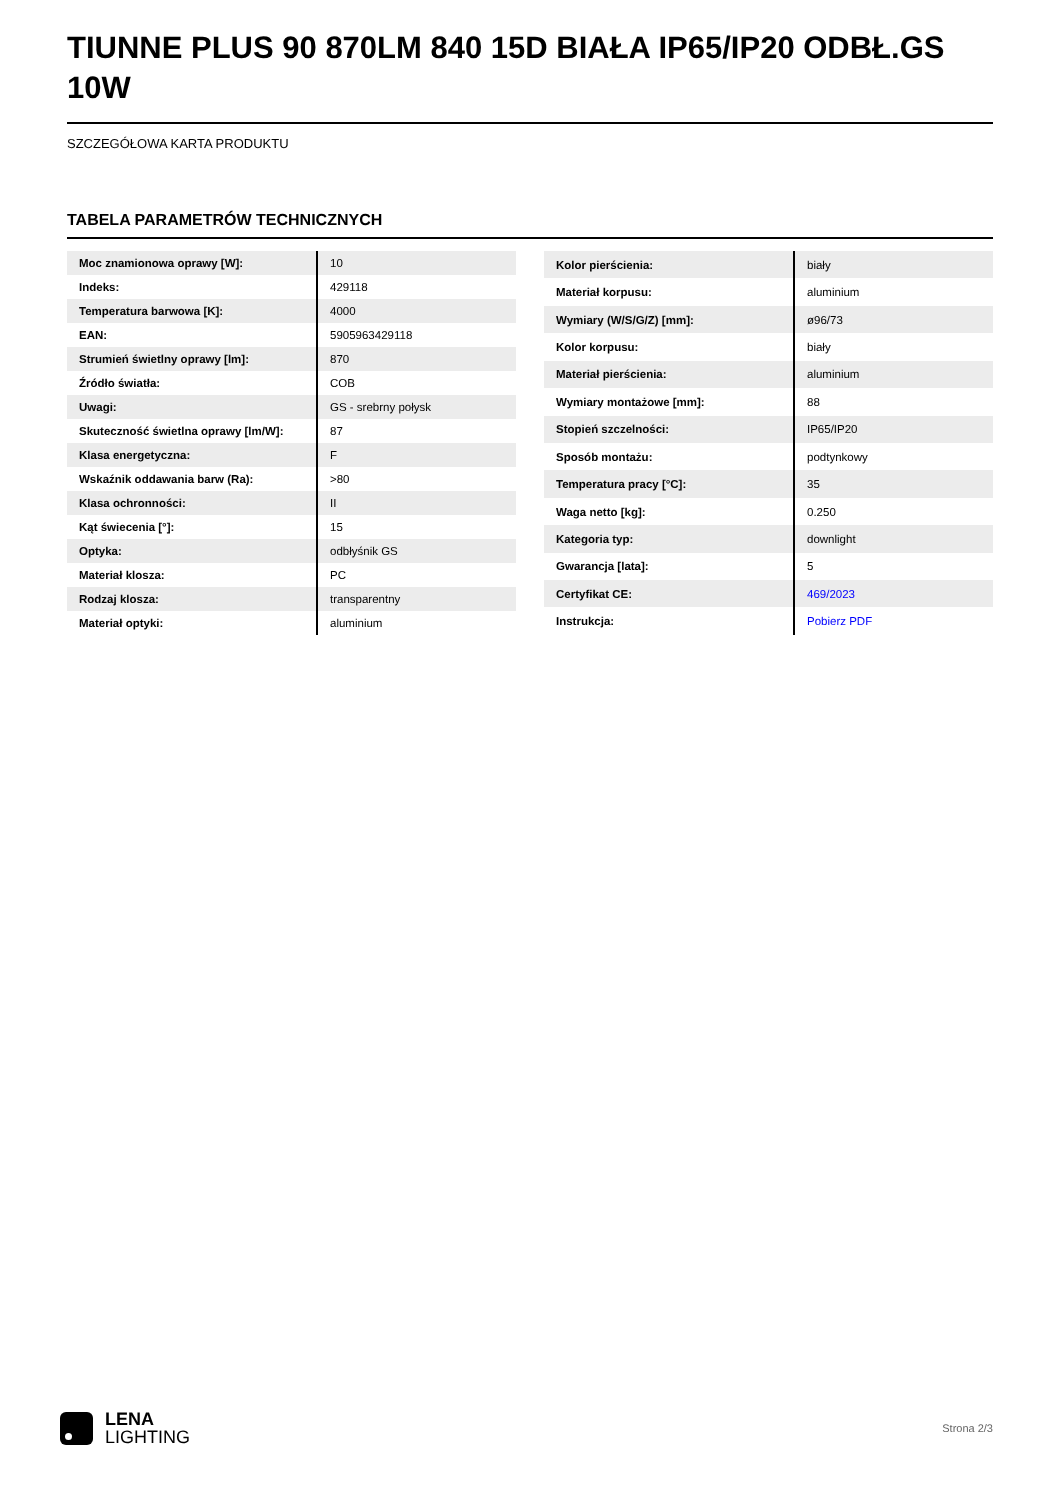TIUNNE PLUS 90 870LM 840 15D BIAŁA IP65/IP20 ODBŁ.GS 10W
SZCZEGÓŁOWA KARTA PRODUKTU
TABELA PARAMETRÓW TECHNICZNYCH
| Moc znamionowa oprawy [W]: | 10 |
| Indeks: | 429118 |
| Temperatura barwowa [K]: | 4000 |
| EAN: | 5905963429118 |
| Strumień świetlny oprawy [lm]: | 870 |
| Źródło światła: | COB |
| Uwagi: | GS - srebrny połysk |
| Skuteczność świetlna oprawy [lm/W]: | 87 |
| Klasa energetyczna: | F |
| Wskaźnik oddawania barw (Ra): | >80 |
| Klasa ochronności: | II |
| Kąt świecenia [°]: | 15 |
| Optyka: | odbłyśnik GS |
| Materiał klosza: | PC |
| Rodzaj klosza: | transparentny |
| Materiał optyki: | aluminium |
| Kolor pierścienia: | biały |
| Materiał korpusu: | aluminium |
| Wymiary (W/S/G/Z) [mm]: | ø96/73 |
| Kolor korpusu: | biały |
| Materiał pierścienia: | aluminium |
| Wymiary montażowe [mm]: | 88 |
| Stopień szczelności: | IP65/IP20 |
| Sposób montażu: | podtynkowy |
| Temperatura pracy [°C]: | 35 |
| Waga netto [kg]: | 0.250 |
| Kategoria typ: | downlight |
| Gwarancja [lata]: | 5 |
| Certyfikat CE: | 469/2023 |
| Instrukcja: | Pobierz PDF |
LENA
LIGHTING
Strona 2/3